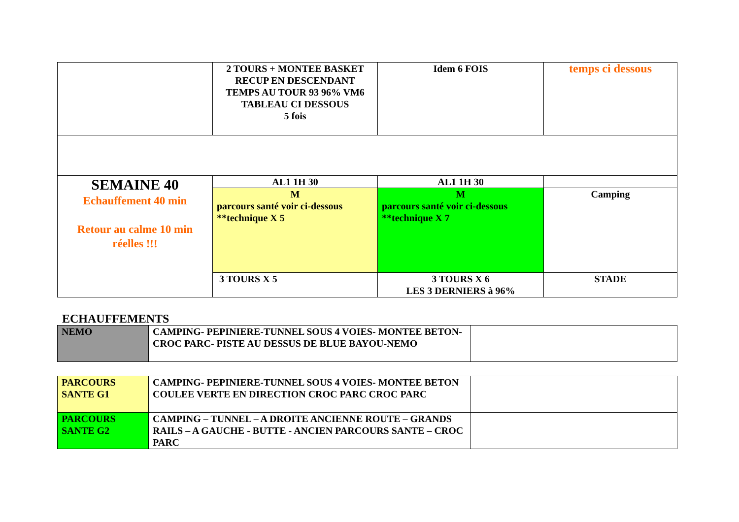| | 2 TOURS + MONTEE BASKET RECUP EN DESCENDANT TEMPS AU TOUR 93 96% VM6 TABLEAU CI DESSOUS 5 fois | Idem 6 FOIS | temps ci dessous |
| SEMAINE 40 Echauffement 40 min Retour au calme 10 min réelles !!! | AL1 1H 30 | AL1 1H 30 | |
| | M parcours santé voir ci-dessous **technique X 5 | M parcours santé voir ci-dessous **technique X 7 | Camping |
| | 3 TOURS X 5 | 3 TOURS X 6 LES 3 DERNIERS à 96% | STADE |
ECHAUFFEMENTS
| NEMO | CAMPING- PEPINIERE-TUNNEL SOUS 4 VOIES- MONTEE BETON-CROC PARC- PISTE AU DESSUS DE BLUE BAYOU-NEMO | |
| PARCOURS SANTE G1 | CAMPING- PEPINIERE-TUNNEL SOUS 4 VOIES- MONTEE BETON COULEE VERTE EN DIRECTION CROC PARC CROC PARC | |
| PARCOURS SANTE G2 | CAMPING – TUNNEL – A DROITE ANCIENNE ROUTE – GRANDS RAILS – A GAUCHE - BUTTE - ANCIEN PARCOURS SANTE – CROC PARC | |